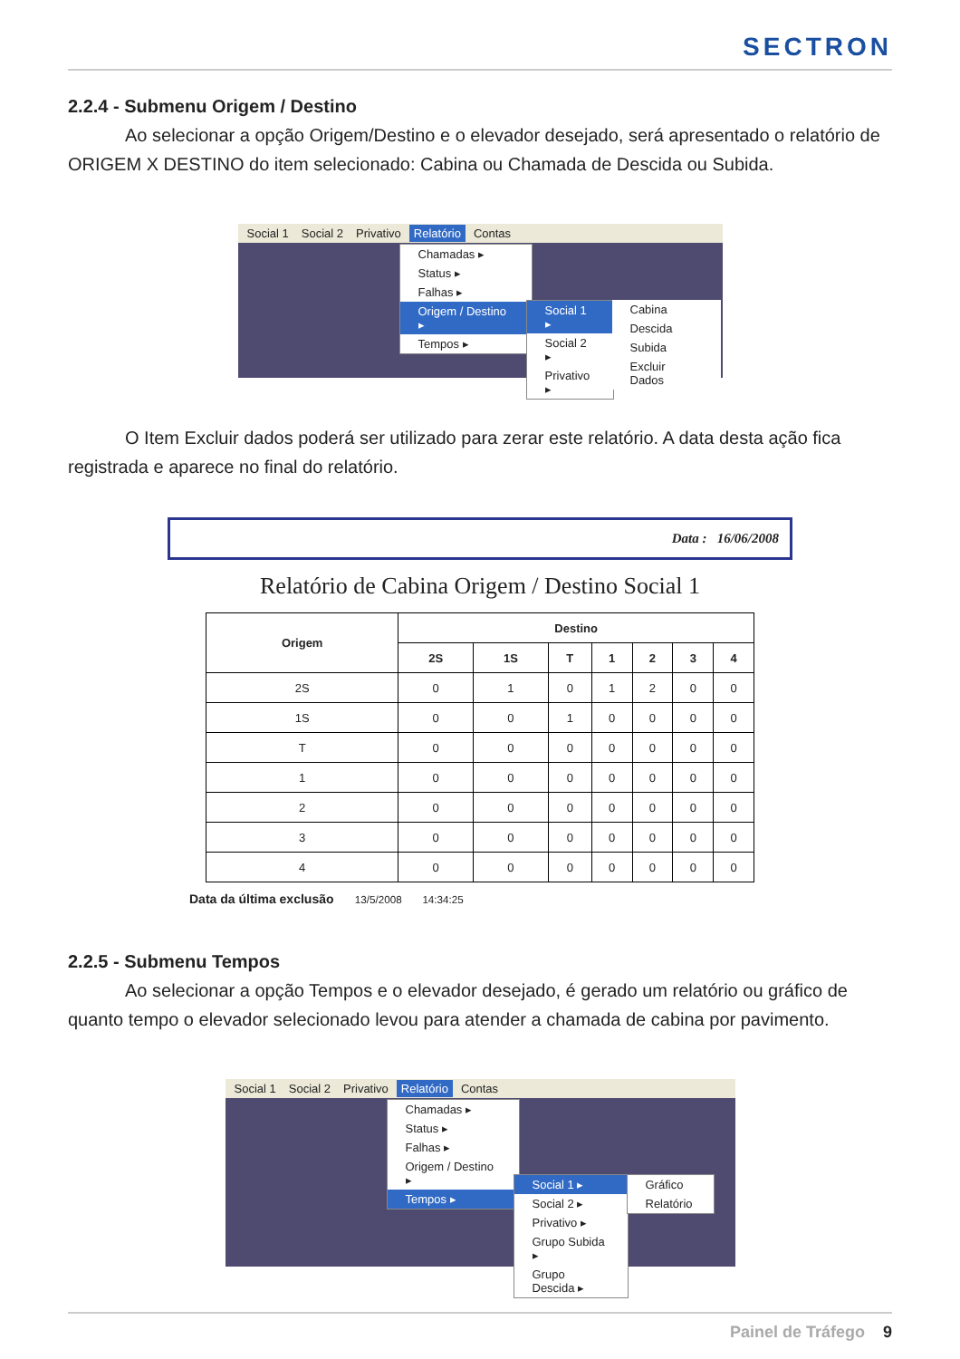SECTRON
2.2.4 - Submenu Origem / Destino
Ao selecionar a opção Origem/Destino e o elevador desejado, será apresentado o relatório de ORIGEM X DESTINO do item selecionado: Cabina ou Chamada de Descida ou Subida.
Social 1 Social 2 Privativo Relatório Contas
Chamadas ▸
Status ▸
Falhas ▸
Origem / Destino ▸
Tempos ▸
Social 1 ▸
Social 2 ▸
Privativo ▸
Cabina
Descida
Subida
Excluir Dados
O Item Excluir dados poderá ser utilizado para zerar este relatório. A data desta ação fica registrada e aparece no final do relatório.
Data : 16/06/2008
Relatório de Cabina Origem / Destino Social 1
| Origem | Destino | | | | | | |
| --- | --- | --- | --- | --- | --- | --- | --- |
| | 2S | 1S | T | 1 | 2 | 3 | 4 |
| 2S | 0 | 1 | 0 | 1 | 2 | 0 | 0 |
| 1S | 0 | 0 | 1 | 0 | 0 | 0 | 0 |
| T | 0 | 0 | 0 | 0 | 0 | 0 | 0 |
| 1 | 0 | 0 | 0 | 0 | 0 | 0 | 0 |
| 2 | 0 | 0 | 0 | 0 | 0 | 0 | 0 |
| 3 | 0 | 0 | 0 | 0 | 0 | 0 | 0 |
| 4 | 0 | 0 | 0 | 0 | 0 | 0 | 0 |
Data da última exclusão 13/5/2008 14:34:25
2.2.5 - Submenu Tempos
Ao selecionar a opção Tempos e o elevador desejado, é gerado um relatório ou gráfico de quanto tempo o elevador selecionado levou para atender a chamada de cabina por pavimento.
Social 1 Social 2 Privativo Relatório Contas
Chamadas ▸
Status ▸
Falhas ▸
Origem / Destino ▸
Tempos ▸
Social 1 ▸
Social 2 ▸
Privativo ▸
Grupo Subida ▸
Grupo Descida ▸
Gráfico
Relatório
Painel de Tráfego 9